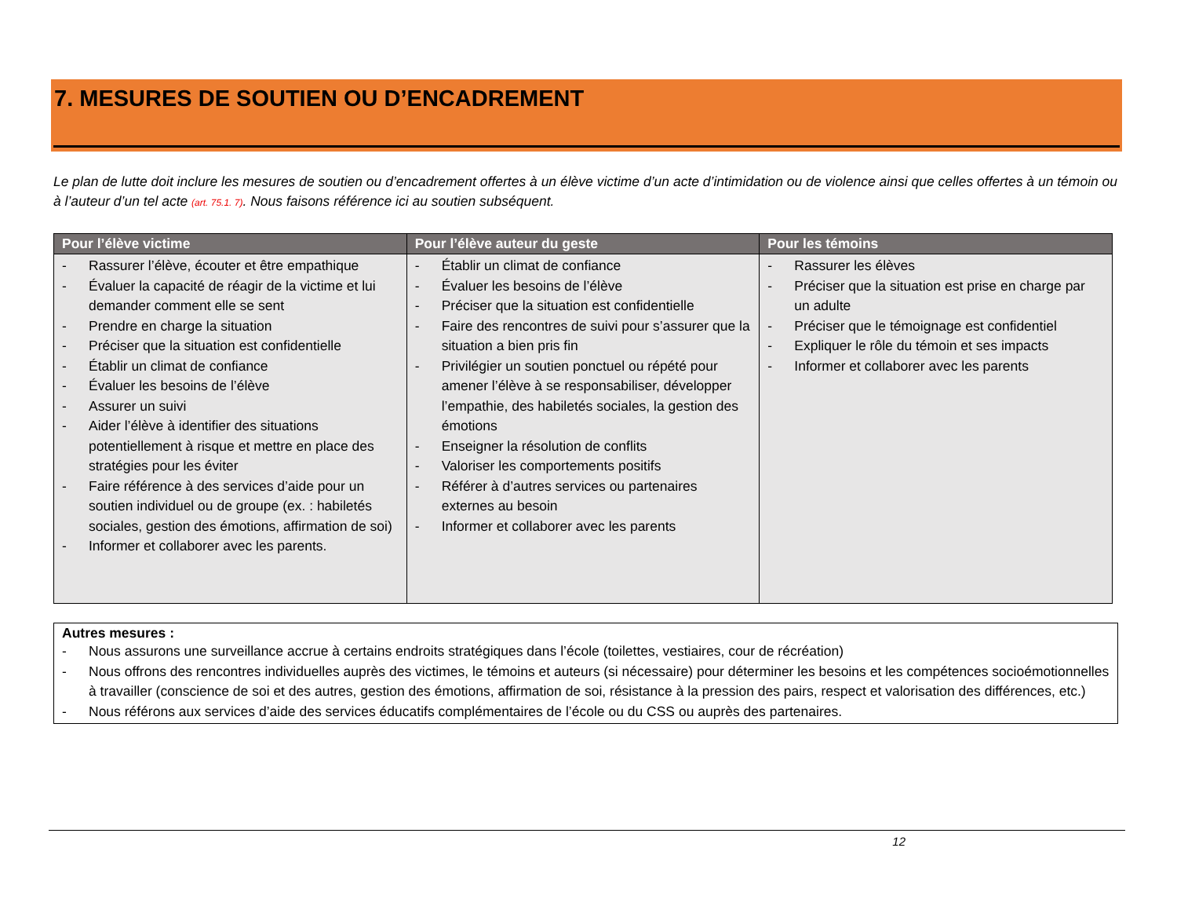7. MESURES DE SOUTIEN OU D’ENCADREMENT
Le plan de lutte doit inclure les mesures de soutien ou d’encadrement offertes à un élève victime d’un acte d’intimidation ou de violence ainsi que celles offertes à un témoin ou à l’auteur d’un tel acte (art. 75.1. 7). Nous faisons référence ici au soutien subséquent.
| Pour l’élève victime | Pour l’élève auteur du geste | Pour les témoins |
| --- | --- | --- |
| - Rassurer l’élève, écouter et être empathique - Évaluer la capacité de réagir de la victime et lui demander comment elle se sent - Prendre en charge la situation - Préciser que la situation est confidentielle - Établir un climat de confiance - Évaluer les besoins de l’élève - Assurer un suivi - Aider l’élève à identifier des situations potentiellement à risque et mettre en place des stratégies pour les éviter - Faire référence à des services d’aide pour un soutien individuel ou de groupe (ex. : habiletés sociales, gestion des émotions, affirmation de soi) - Informer et collaborer avec les parents. | - Établir un climat de confiance - Évaluer les besoins de l’élève - Préciser que la situation est confidentielle - Faire des rencontres de suivi pour s’assurer que la situation a bien pris fin - Privilégier un soutien ponctuel ou répété pour amener l’élève à se responsabiliser, développer l’empathie, des habiletés sociales, la gestion des émotions - Enseigner la résolution de conflits - Valoriser les comportements positifs - Référer à d’autres services ou partenaires externes au besoin - Informer et collaborer avec les parents | - Rassurer les élèves - Préciser que la situation est prise en charge par un adulte - Préciser que le témoignage est confidentiel - Expliquer le rôle du témoin et ses impacts - Informer et collaborer avec les parents |
Autres mesures :
- Nous assurons une surveillance accrue à certains endroits stratégiques dans l’école (toilettes, vestiaires, cour de récréation)
- Nous offrons des rencontres individuelles auprès des victimes, le témoins et auteurs (si nécessaire) pour déterminer les besoins et les compétences socioémotionnelles à travailler (conscience de soi et des autres, gestion des émotions, affirmation de soi, résistance à la pression des pairs, respect et valorisation des différences, etc.)
- Nous référons aux services d’aide des services éducatifs complémentaires de l’école ou du CSS ou auprès des partenaires.
12